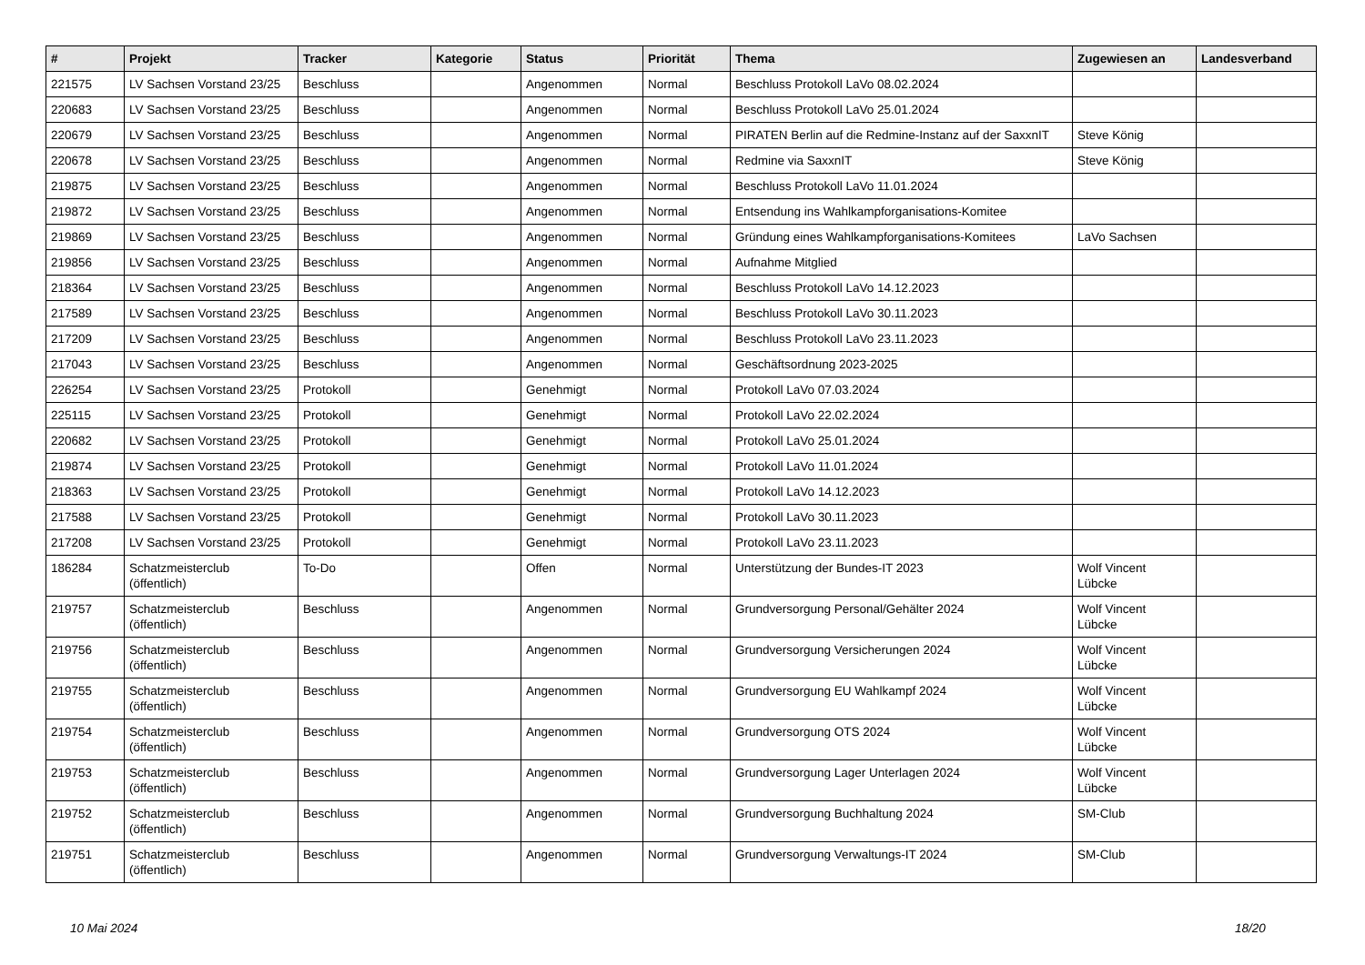| # | Projekt | Tracker | Kategorie | Status | Priorität | Thema | Zugewiesen an | Landesverband |
| --- | --- | --- | --- | --- | --- | --- | --- | --- |
| 221575 | LV Sachsen Vorstand 23/25 | Beschluss | | Angenommen | Normal | Beschluss Protokoll LaVo 08.02.2024 | | |
| 220683 | LV Sachsen Vorstand 23/25 | Beschluss | | Angenommen | Normal | Beschluss Protokoll LaVo 25.01.2024 | | |
| 220679 | LV Sachsen Vorstand 23/25 | Beschluss | | Angenommen | Normal | PIRATEN Berlin auf die Redmine-Instanz auf der SaxxnIT | Steve König | |
| 220678 | LV Sachsen Vorstand 23/25 | Beschluss | | Angenommen | Normal | Redmine via SaxxnIT | Steve König | |
| 219875 | LV Sachsen Vorstand 23/25 | Beschluss | | Angenommen | Normal | Beschluss Protokoll LaVo 11.01.2024 | | |
| 219872 | LV Sachsen Vorstand 23/25 | Beschluss | | Angenommen | Normal | Entsendung ins Wahlkampforganisations-Komitee | | |
| 219869 | LV Sachsen Vorstand 23/25 | Beschluss | | Angenommen | Normal | Gründung eines Wahlkampforganisations-Komitees | LaVo Sachsen | |
| 219856 | LV Sachsen Vorstand 23/25 | Beschluss | | Angenommen | Normal | Aufnahme Mitglied | | |
| 218364 | LV Sachsen Vorstand 23/25 | Beschluss | | Angenommen | Normal | Beschluss Protokoll LaVo 14.12.2023 | | |
| 217589 | LV Sachsen Vorstand 23/25 | Beschluss | | Angenommen | Normal | Beschluss Protokoll LaVo 30.11.2023 | | |
| 217209 | LV Sachsen Vorstand 23/25 | Beschluss | | Angenommen | Normal | Beschluss Protokoll LaVo 23.11.2023 | | |
| 217043 | LV Sachsen Vorstand 23/25 | Beschluss | | Angenommen | Normal | Geschäftsordnung 2023-2025 | | |
| 226254 | LV Sachsen Vorstand 23/25 | Protokoll | | Genehmigt | Normal | Protokoll LaVo 07.03.2024 | | |
| 225115 | LV Sachsen Vorstand 23/25 | Protokoll | | Genehmigt | Normal | Protokoll LaVo 22.02.2024 | | |
| 220682 | LV Sachsen Vorstand 23/25 | Protokoll | | Genehmigt | Normal | Protokoll LaVo 25.01.2024 | | |
| 219874 | LV Sachsen Vorstand 23/25 | Protokoll | | Genehmigt | Normal | Protokoll LaVo 11.01.2024 | | |
| 218363 | LV Sachsen Vorstand 23/25 | Protokoll | | Genehmigt | Normal | Protokoll LaVo 14.12.2023 | | |
| 217588 | LV Sachsen Vorstand 23/25 | Protokoll | | Genehmigt | Normal | Protokoll LaVo 30.11.2023 | | |
| 217208 | LV Sachsen Vorstand 23/25 | Protokoll | | Genehmigt | Normal | Protokoll LaVo 23.11.2023 | | |
| 186284 | Schatzmeisterclub (öffentlich) | To-Do | | Offen | Normal | Unterstützung der Bundes-IT 2023 | Wolf Vincent Lübcke | |
| 219757 | Schatzmeisterclub (öffentlich) | Beschluss | | Angenommen | Normal | Grundversorgung Personal/Gehälter 2024 | Wolf Vincent Lübcke | |
| 219756 | Schatzmeisterclub (öffentlich) | Beschluss | | Angenommen | Normal | Grundversorgung Versicherungen 2024 | Wolf Vincent Lübcke | |
| 219755 | Schatzmeisterclub (öffentlich) | Beschluss | | Angenommen | Normal | Grundversorgung EU Wahlkampf 2024 | Wolf Vincent Lübcke | |
| 219754 | Schatzmeisterclub (öffentlich) | Beschluss | | Angenommen | Normal | Grundversorgung OTS 2024 | Wolf Vincent Lübcke | |
| 219753 | Schatzmeisterclub (öffentlich) | Beschluss | | Angenommen | Normal | Grundversorgung Lager Unterlagen 2024 | Wolf Vincent Lübcke | |
| 219752 | Schatzmeisterclub (öffentlich) | Beschluss | | Angenommen | Normal | Grundversorgung Buchhaltung 2024 | SM-Club | |
| 219751 | Schatzmeisterclub (öffentlich) | Beschluss | | Angenommen | Normal | Grundversorgung Verwaltungs-IT 2024 | SM-Club | |
10 Mai 2024 18/20